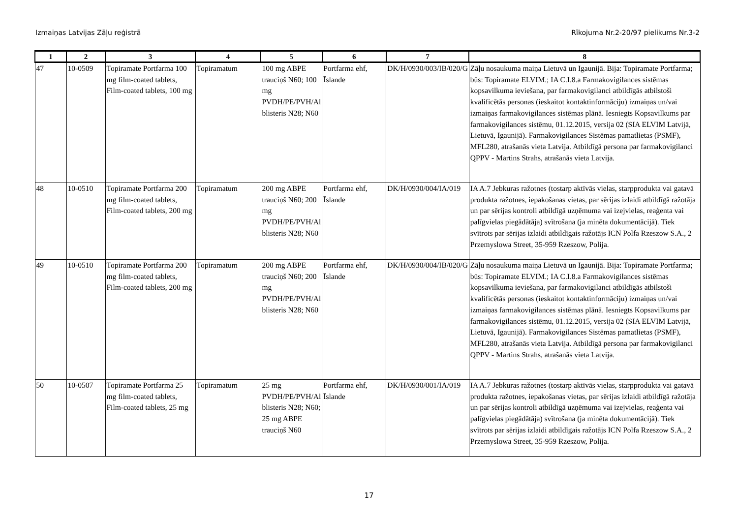Izmaiņas Latvijas Zāļu reģistrā Rīkojuma Nr.2-20/97 pielikums Nr.3-2
| 1 | 2 | 3 | 4 | 5 | 6 | 7 | 8 |
| --- | --- | --- | --- | --- | --- | --- | --- |
| 47 | 10-0509 | Topiramate Portfarma 100 mg film-coated tablets, Film-coated tablets, 100 mg | Topiramatum | 100 mg ABPE trauciņš N60; 100 mg PVDH/PE/PVH/Al blisteris N28; N60 | Portfarma ehf, Īslande | DK/H/0930/003/IB/020/G | Zāļu nosaukuma maiņa Lietuvā un Igaunijā. Bija: Topiramate Portfarma; būs: Topiramate ELVIM.; IA C.I.8.a Farmakovigilances sistēmas kopsavilkuma ieviešana, par farmakovigilanci atbildīgās atbilstoši kvalificētās personas (ieskaitot kontaktinformāciju) izmaiņas un/vai izmaiņas farmakovigilances sistēmas plānā. Iesniegts Kopsavilkums par farmakovigilances sistēmu, 01.12.2015, versija 02 (SIA ELVIM Latvijā, Lietuvā, Igaunijā). Farmakovigilances Sistēmas pamatlietas (PSMF), MFL280, atrašanās vieta Latvija. Atbildīgā persona par farmakovigilanci QPPV - Martins Strahs, atrašanās vieta Latvija. |
| 48 | 10-0510 | Topiramate Portfarma 200 mg film-coated tablets, Film-coated tablets, 200 mg | Topiramatum | 200 mg ABPE trauciņš N60; 200 mg PVDH/PE/PVH/Al blisteris N28; N60 | Portfarma ehf, Īslande | DK/H/0930/004/IA/019 | IA A.7 Jebkuras ražotnes (tostarp aktīvās vielas, starpprodukta vai gatavā produkta ražotnes, iepakošanas vietas, par sērijas izlaidi atbildīgā ražotāja un par sērijas kontroli atbildīgā uzņēmuma vai izejvielas, reaģenta vai palīgvielas piegādātāja) svītrošana (ja minēta dokumentācijā). Tiek svītrots par sērijas izlaidi atbildīgais ražotājs ICN Polfa Rzeszow S.A., 2 Przemyslowa Street, 35-959 Rzeszow, Polija. |
| 49 | 10-0510 | Topiramate Portfarma 200 mg film-coated tablets, Film-coated tablets, 200 mg | Topiramatum | 200 mg ABPE trauciņš N60; 200 mg PVDH/PE/PVH/Al blisteris N28; N60 | Portfarma ehf, Īslande | DK/H/0930/004/IB/020/G | Zāļu nosaukuma maiņa Lietuvā un Igaunijā. Bija: Topiramate Portfarma; būs: Topiramate ELVIM.; IA C.I.8.a Farmakovigilances sistēmas kopsavilkuma ieviešana, par farmakovigilanci atbildīgās atbilstoši kvalificētās personas (ieskaitot kontaktinformāciju) izmaiņas un/vai izmaiņas farmakovigilances sistēmas plānā. Iesniegts Kopsavilkums par farmakovigilances sistēmu, 01.12.2015, versija 02 (SIA ELVIM Latvijā, Lietuvā, Igaunijā). Farmakovigilances Sistēmas pamatlietas (PSMF), MFL280, atrašanās vieta Latvija. Atbildīgā persona par farmakovigilanci QPPV - Martins Strahs, atrašanās vieta Latvija. |
| 50 | 10-0507 | Topiramate Portfarma 25 mg film-coated tablets, Film-coated tablets, 25 mg | Topiramatum | 25 mg PVDH/PE/PVH/Al blisteris N28; N60; 25 mg ABPE trauciņš N60 | Portfarma ehf, Īslande | DK/H/0930/001/IA/019 | IA A.7 Jebkuras ražotnes (tostarp aktīvās vielas, starpprodukta vai gatavā produkta ražotnes, iepakošanas vietas, par sērijas izlaidi atbildīgā ražotāja un par sērijas kontroli atbildīgā uzņēmuma vai izejvielas, reaģenta vai palīgvielas piegādātāja) svītrošana (ja minēta dokumentācijā). Tiek svītrots par sērijas izlaidi atbildīgais ražotājs ICN Polfa Rzeszow S.A., 2 Przemyslowa Street, 35-959 Rzeszow, Polija. |
17